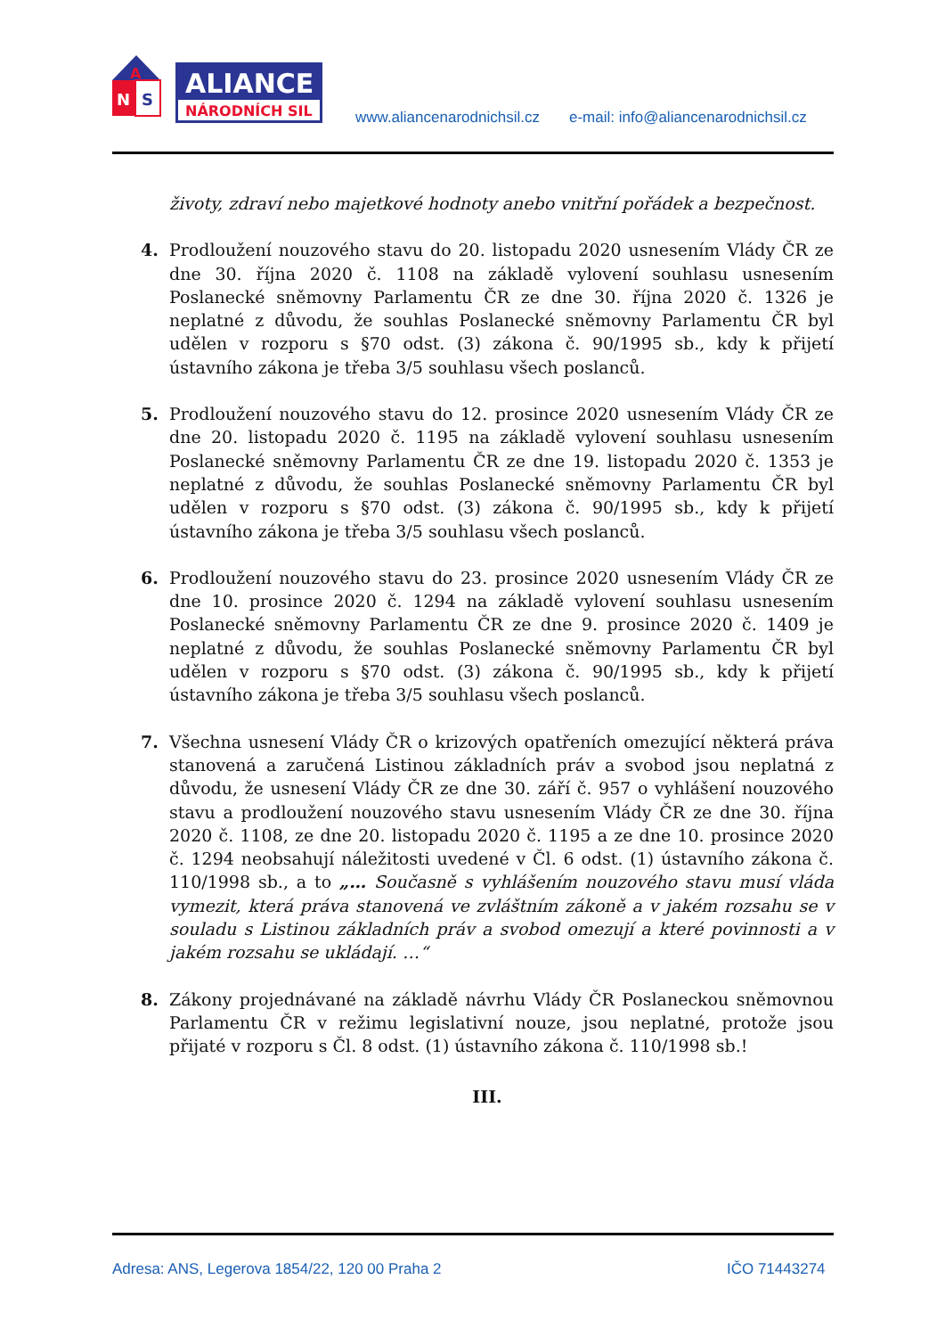A
N
S
ALIANCE
NÁRODNÍCH SIL
www.aliancenarodnichsil.cz e-mail: info@aliancenarodnichsil.cz
životy, zdraví nebo majetkové hodnoty anebo vnitřní pořádek a bezpečnost.
4. Prodloužení nouzového stavu do 20. listopadu 2020 usnesením Vlády ČR ze dne 30. října 2020 č. 1108 na základě vylovení souhlasu usnesením Poslanecké sněmovny Parlamentu ČR ze dne 30. října 2020 č. 1326 je neplatné z důvodu, že souhlas Poslanecké sněmovny Parlamentu ČR byl udělen v rozporu s §70 odst. (3) zákona č. 90/1995 sb., kdy k přijetí ústavního zákona je třeba 3/5 souhlasu všech poslanců.
5. Prodloužení nouzového stavu do 12. prosince 2020 usnesením Vlády ČR ze dne 20. listopadu 2020 č. 1195 na základě vylovení souhlasu usnesením Poslanecké sněmovny Parlamentu ČR ze dne 19. listopadu 2020 č. 1353 je neplatné z důvodu, že souhlas Poslanecké sněmovny Parlamentu ČR byl udělen v rozporu s §70 odst. (3) zákona č. 90/1995 sb., kdy k přijetí ústavního zákona je třeba 3/5 souhlasu všech poslanců.
6. Prodloužení nouzového stavu do 23. prosince 2020 usnesením Vlády ČR ze dne 10. prosince 2020 č. 1294 na základě vylovení souhlasu usnesením Poslanecké sněmovny Parlamentu ČR ze dne 9. prosince 2020 č. 1409 je neplatné z důvodu, že souhlas Poslanecké sněmovny Parlamentu ČR byl udělen v rozporu s §70 odst. (3) zákona č. 90/1995 sb., kdy k přijetí ústavního zákona je třeba 3/5 souhlasu všech poslanců.
7. Všechna usnesení Vlády ČR o krizových opatřeních omezující některá práva stanovená a zaručená Listinou základních práv a svobod jsou neplatná z důvodu, že usnesení Vlády ČR ze dne 30. září č. 957 o vyhlášení nouzového stavu a prodloužení nouzového stavu usnesením Vlády ČR ze dne 30. října 2020 č. 1108, ze dne 20. listopadu 2020 č. 1195 a ze dne 10. prosince 2020 č. 1294 neobsahují náležitosti uvedené v Čl. 6 odst. (1) ústavního zákona č. 110/1998 sb., a to „… Současně s vyhlášením nouzového stavu musí vláda vymezit, která práva stanovená ve zvláštním zákoně a v jakém rozsahu se v souladu s Listinou základních práv a svobod omezují a které povinnosti a v jakém rozsahu se ukládají. …“
8. Zákony projednávané na základě návrhu Vlády ČR Poslaneckou sněmovnou Parlamentu ČR v režimu legislativní nouze, jsou neplatné, protože jsou přijaté v rozporu s Čl. 8 odst. (1) ústavního zákona č. 110/1998 sb.!
III.
Adresa: ANS, Legerova 1854/22, 120 00 Praha 2 IČO 71443274